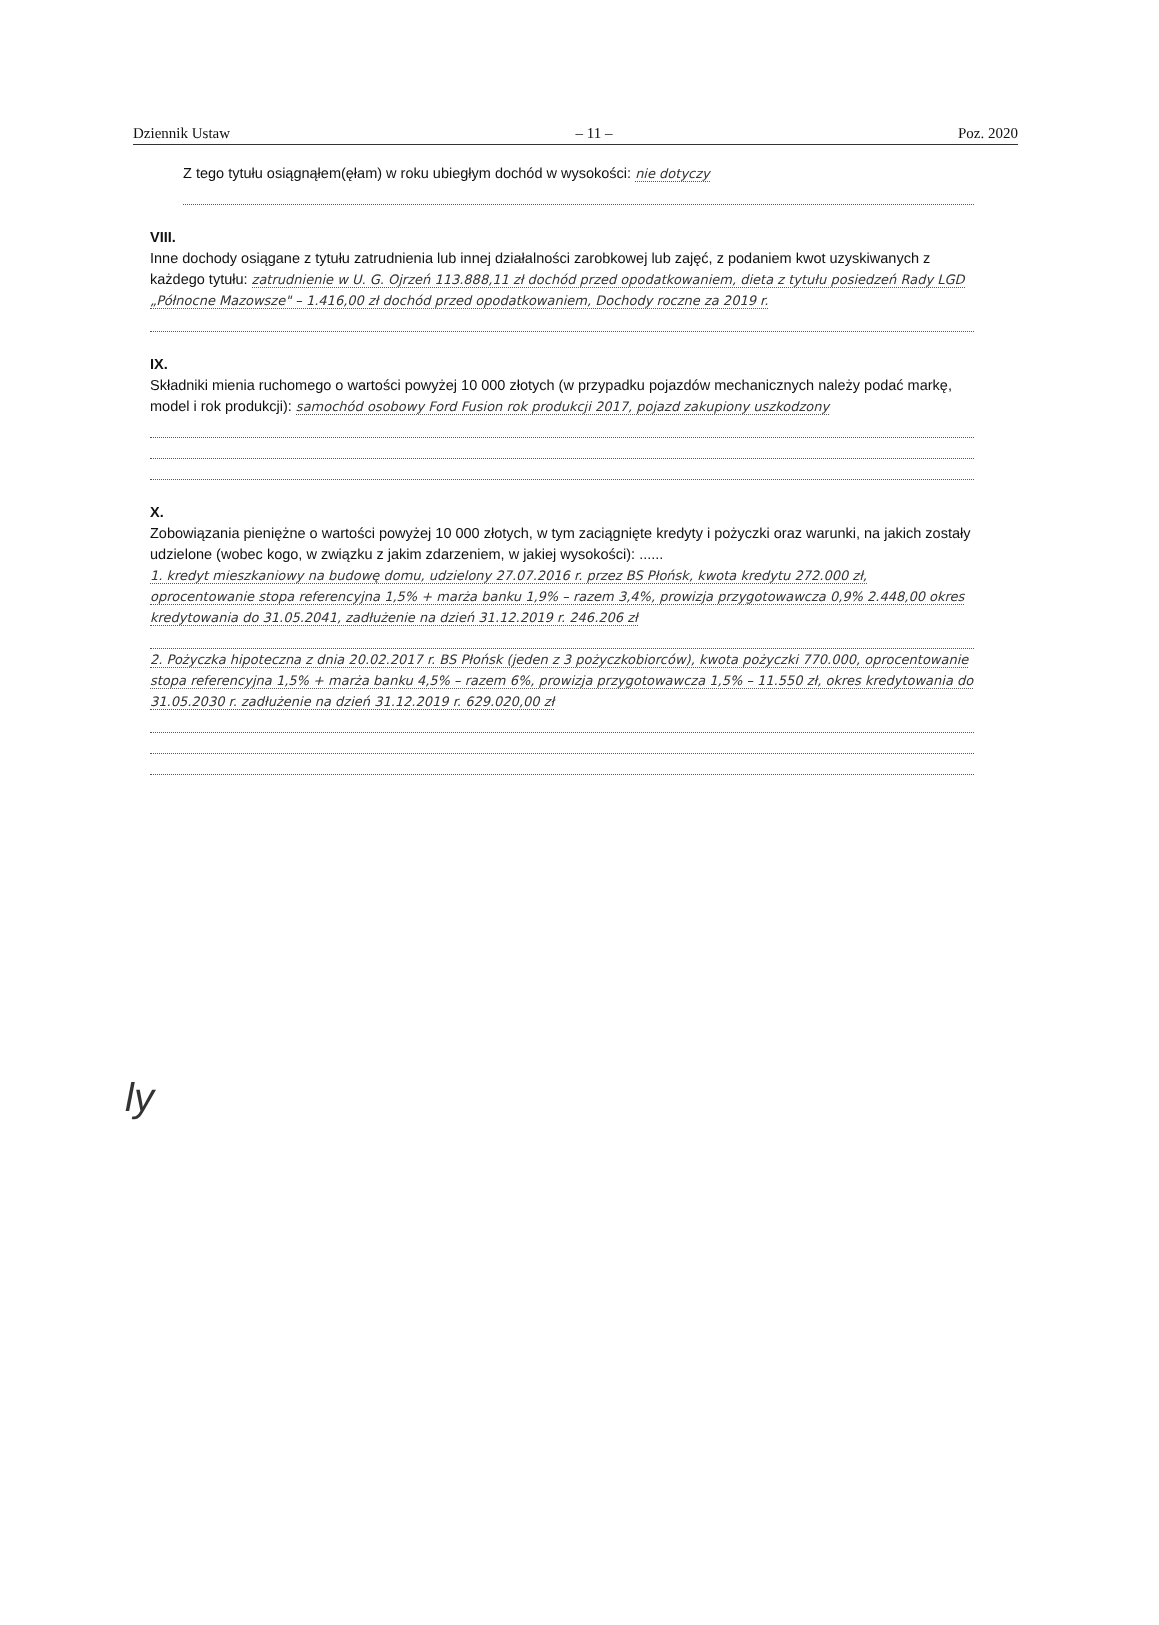Dziennik Ustaw – 11 – Poz. 2020
Z tego tytułu osiągnąłem(ęłam) w roku ubiegłym dochód w wysokości: nie dotyczy
VIII.
Inne dochody osiągane z tytułu zatrudnienia lub innej działalności zarobkowej lub zajęć, z podaniem kwot uzyskiwanych z każdego tytułu: zatrudnienie w U. G. Ojrzeń 113.888,11 zł dochód przed opodatkowaniem, dieta z tytułu posiedzeń Rady LGD „Północne Mazowsze" – 1.416,00 zł dochód przed opodatkowaniem, Dochody roczne za 2019 r.
IX.
Składniki mienia ruchomego o wartości powyżej 10 000 złotych (w przypadku pojazdów mechanicznych należy podać markę, model i rok produkcji): samochód osobowy Ford Fusion rok produkcji 2017, pojazd zakupiony uszkodzony
X.
Zobowiązania pieniężne o wartości powyżej 10 000 złotych, w tym zaciągnięte kredyty i pożyczki oraz warunki, na jakich zostały udzielone (wobec kogo, w związku z jakim zdarzeniem, w jakiej wysokości): ......
1. kredyt mieszkaniowy na budowę domu, udzielony 27.07.2016 r. przez BS Płońsk, kwota kredytu 272.000 zł, oprocentowanie stopa referencyjna 1,5% + marża banku 1,9% – razem 3,4%, prowizja przygotowawcza 0,9% 2.448,00 okres kredytowania do 31.05.2041, zadłużenie na dzień 31.12.2019 r. 246.206 zł
2. Pożyczka hipoteczna z dnia 20.02.2017 r. BS Płońsk (jeden z 3 pożyczkobiorców), kwota pożyczki 770.000, oprocentowanie stopa referencyjna 1,5% + marża banku 4,5% – razem 6%, prowizja przygotowawcza 1,5% – 11.550 zł, okres kredytowania do 31.05.2030 r. zadłużenie na dzień 31.12.2019 r. 629.020,00 zł
ly